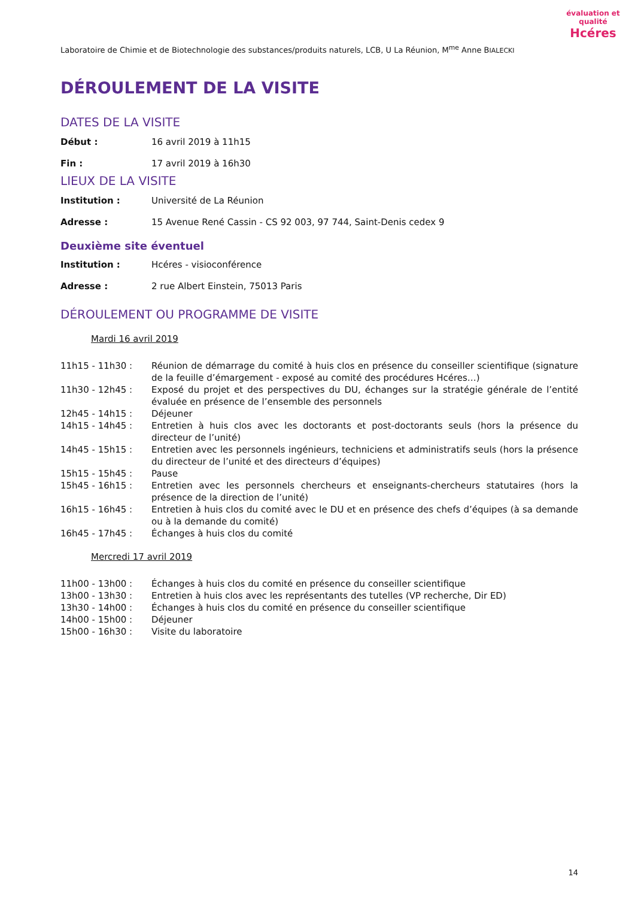Laboratoire de Chimie et de Biotechnologie des substances/produits naturels, LCB, U La Réunion, M<sup>me</sup> Anne BIALECKI
évaluation et qualité
Hcéres
DÉROULEMENT DE LA VISITE
DATES DE LA VISITE
Début : 16 avril 2019 à 11h15
Fin : 17 avril 2019 à 16h30
LIEUX DE LA VISITE
Institution : Université de La Réunion
Adresse : 15 Avenue René Cassin - CS 92 003, 97 744, Saint-Denis cedex 9
Deuxième site éventuel
Institution : Hcéres - visioconférence
Adresse : 2 rue Albert Einstein, 75013 Paris
DÉROULEMENT OU PROGRAMME DE VISITE
Mardi 16 avril 2019
| 11h15 - 11h30 : | Réunion de démarrage du comité à huis clos en présence du conseiller scientifique (signature de la feuille d’émargement - exposé au comité des procédures Hcéres…) |
| 11h30 - 12h45 : | Exposé du projet et des perspectives du DU, échanges sur la stratégie générale de l’entité évaluée en présence de l’ensemble des personnels |
| 12h45 - 14h15 : | Déjeuner |
| 14h15 - 14h45 : | Entretien à huis clos avec les doctorants et post-doctorants seuls (hors la présence du directeur de l’unité) |
| 14h45 - 15h15 : | Entretien avec les personnels ingénieurs, techniciens et administratifs seuls (hors la présence du directeur de l’unité et des directeurs d’équipes) |
| 15h15 - 15h45 : | Pause |
| 15h45 - 16h15 : | Entretien avec les personnels chercheurs et enseignants-chercheurs statutaires (hors la présence de la direction de l’unité) |
| 16h15 - 16h45 : | Entretien à huis clos du comité avec le DU et en présence des chefs d’équipes (à sa demande ou à la demande du comité) |
| 16h45 - 17h45 : | Échanges à huis clos du comité |
Mercredi 17 avril 2019
| 11h00 - 13h00 : | Échanges à huis clos du comité en présence du conseiller scientifique |
| 13h00 - 13h30 : | Entretien à huis clos avec les représentants des tutelles (VP recherche, Dir ED) |
| 13h30 - 14h00 : | Échanges à huis clos du comité en présence du conseiller scientifique |
| 14h00 - 15h00 : | Déjeuner |
| 15h00 - 16h30 : | Visite du laboratoire |
14